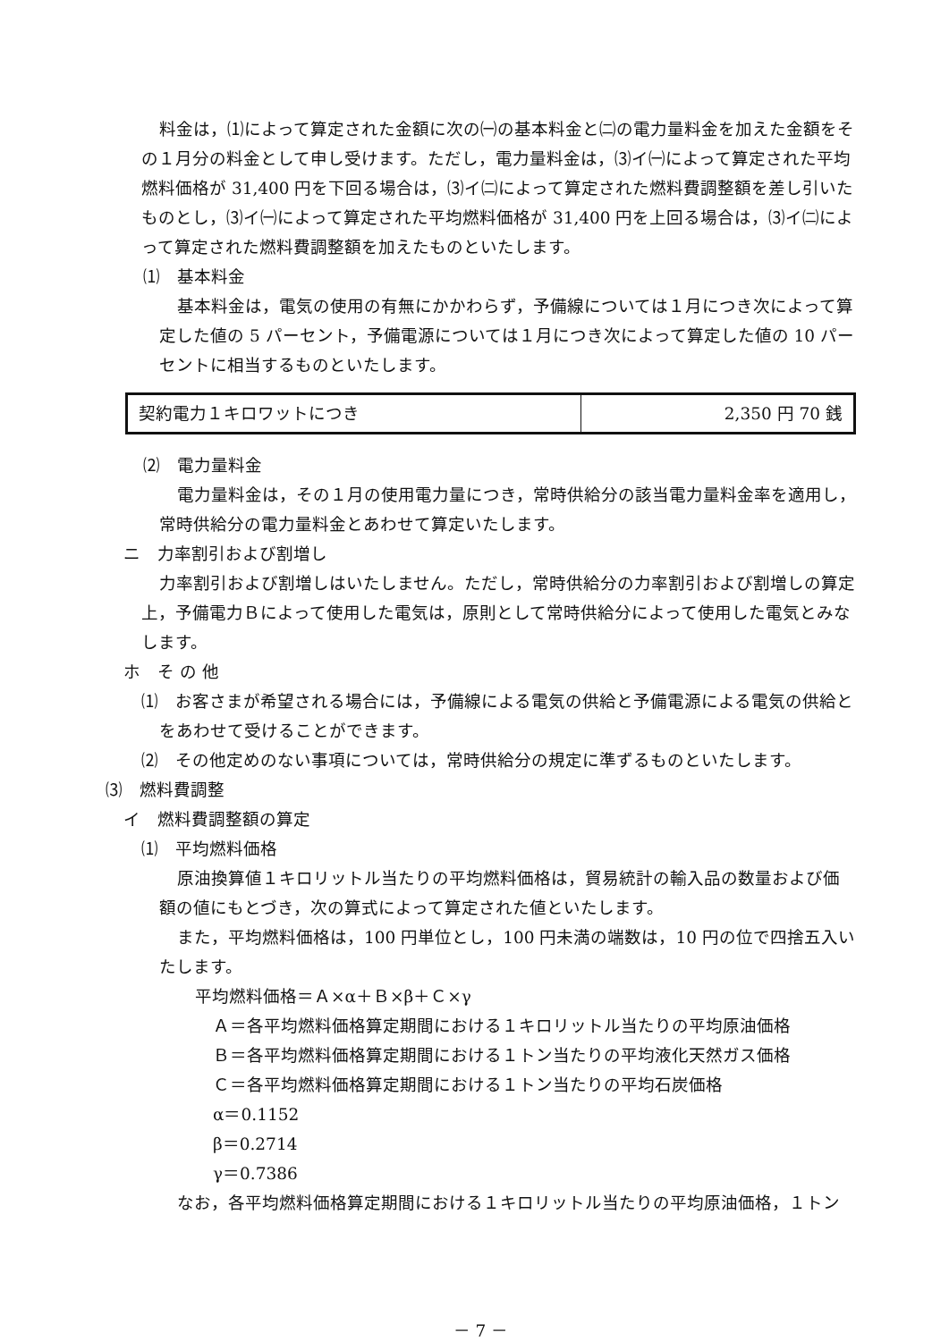料金は，⑴によって算定された金額に次の㈠の基本料金と㈡の電力量料金を加えた金額をその１月分の料金として申し受けます。ただし，電力量料金は，⑶イ㈠によって算定された平均燃料価格が 31,400 円を下回る場合は，⑶イ㈡によって算定された燃料費調整額を差し引いたものとし，⑶イ㈠によって算定された平均燃料価格が 31,400 円を上回る場合は，⑶イ㈡によって算定された燃料費調整額を加えたものといたします。
⑴　基本料金
基本料金は，電気の使用の有無にかかわらず，予備線については１月につき次によって算定した値の 5 パーセント，予備電源については１月につき次によって算定した値の 10 パーセントに相当するものといたします。
| 契約電力１キロワットにつき | 2,350 円 70 銭 |
⑵　電力量料金
電力量料金は，その１月の使用電力量につき，常時供給分の該当電力量料金率を適用し，常時供給分の電力量料金とあわせて算定いたします。
ニ　力率割引および割増し
力率割引および割増しはいたしません。ただし，常時供給分の力率割引および割増しの算定上，予備電力Ｂによって使用した電気は，原則として常時供給分によって使用した電気とみなします。
ホ　そ の 他
⑴　お客さまが希望される場合には，予備線による電気の供給と予備電源による電気の供給とをあわせて受けることができます。
⑵　その他定めのない事項については，常時供給分の規定に準ずるものといたします。
⑶　燃料費調整
イ　燃料費調整額の算定
⑴　平均燃料価格
原油換算値１キロリットル当たりの平均燃料価格は，貿易統計の輸入品の数量および価額の値にもとづき，次の算式によって算定された値といたします。
また，平均燃料価格は，100 円単位とし，100 円未満の端数は，10 円の位で四捨五入いたします。
平均燃料価格＝Ａ×α＋Ｂ×β＋Ｃ×γ
Ａ＝各平均燃料価格算定期間における１キロリットル当たりの平均原油価格
Ｂ＝各平均燃料価格算定期間における１トン当たりの平均液化天然ガス価格
Ｃ＝各平均燃料価格算定期間における１トン当たりの平均石炭価格
α＝0.1152
β＝0.2714
γ＝0.7386
なお，各平均燃料価格算定期間における１キロリットル当たりの平均原油価格，１トン
－ 7 －